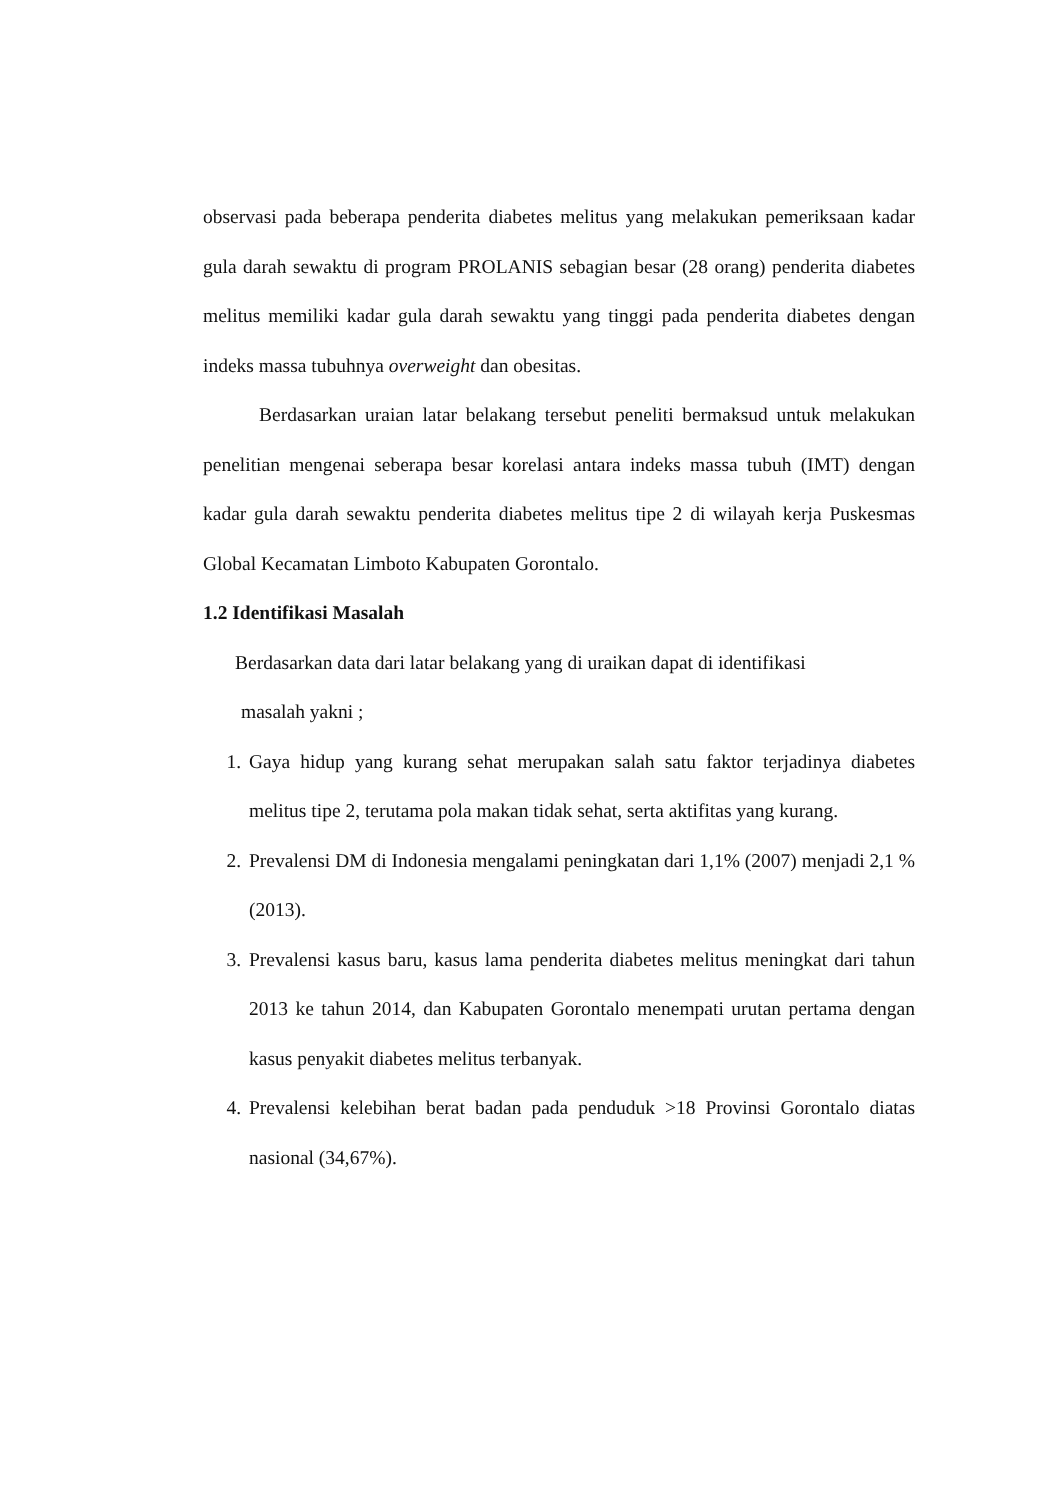observasi pada beberapa penderita diabetes melitus yang melakukan pemeriksaan kadar gula darah sewaktu di program PROLANIS sebagian besar (28 orang) penderita diabetes melitus memiliki kadar gula darah sewaktu yang tinggi pada penderita diabetes dengan indeks massa tubuhnya overweight dan obesitas.
Berdasarkan uraian latar belakang tersebut peneliti bermaksud untuk melakukan penelitian mengenai seberapa besar korelasi antara indeks massa tubuh (IMT) dengan kadar gula darah sewaktu penderita diabetes melitus tipe 2 di wilayah kerja Puskesmas Global Kecamatan Limboto Kabupaten Gorontalo.
1.2 Identifikasi Masalah
Berdasarkan data dari latar belakang yang di uraikan dapat di identifikasi
masalah yakni ;
1. Gaya hidup yang kurang sehat merupakan salah satu faktor terjadinya diabetes melitus tipe 2, terutama pola makan tidak sehat, serta aktifitas yang kurang.
2. Prevalensi DM di Indonesia mengalami peningkatan dari 1,1% (2007) menjadi 2,1 % (2013).
3. Prevalensi kasus baru, kasus lama penderita diabetes melitus meningkat dari tahun 2013 ke tahun 2014, dan Kabupaten Gorontalo menempati urutan pertama dengan kasus penyakit diabetes melitus terbanyak.
4. Prevalensi kelebihan berat badan pada penduduk >18 Provinsi Gorontalo diatas nasional (34,67%).